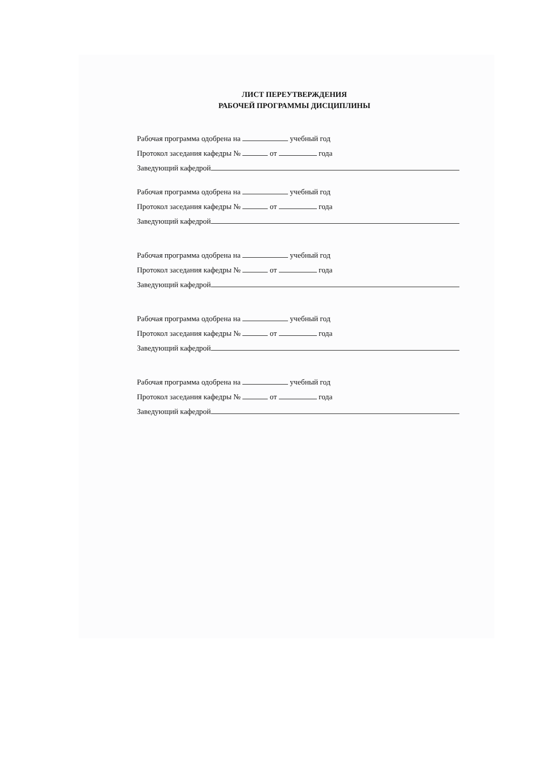ЛИСТ ПЕРЕУТВЕРЖДЕНИЯ
РАБОЧЕЙ ПРОГРАММЫ ДИСЦИПЛИНЫ
Рабочая программа одобрена на учебный год
Протокол заседания кафедры № от года
Заведующий кафедрой
Рабочая программа одобрена на учебный год
Протокол заседания кафедры № от года
Заведующий кафедрой
Рабочая программа одобрена на учебный год
Протокол заседания кафедры № от года
Заведующий кафедрой
Рабочая программа одобрена на учебный год
Протокол заседания кафедры № от года
Заведующий кафедрой
Рабочая программа одобрена на учебный год
Протокол заседания кафедры № от года
Заведующий кафедрой